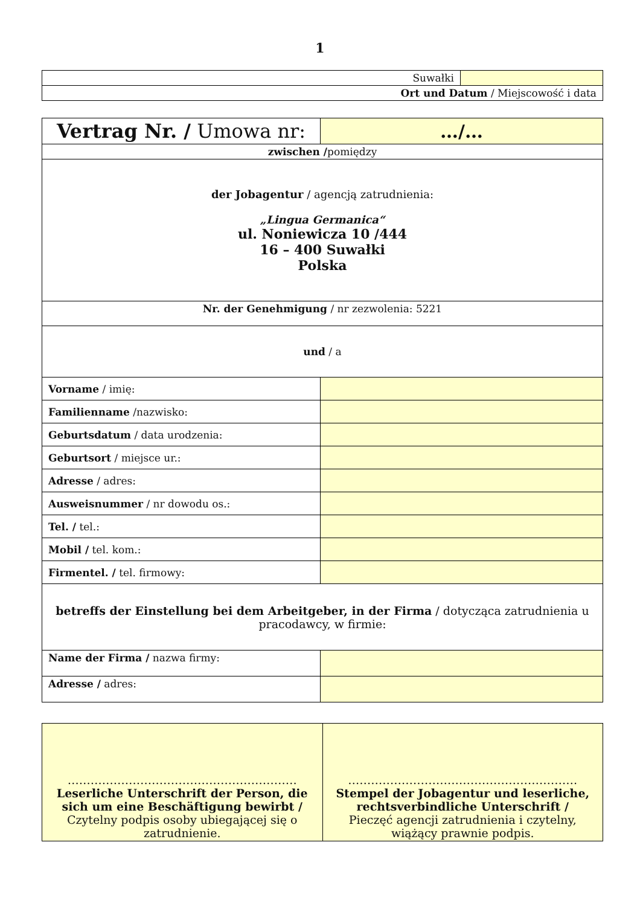1
| Suwałki | |
| Ort und Datum / Miejscowość i data | |
| Vertrag Nr. / Umowa nr: | …/… |
| zwischen / pomiędzy | |
| der Jobagentur / agencją zatrudnienia: „Lingua Germanica“ ul. Noniewicza 10 /444 16 – 400 Suwałki Polska | |
| Nr. der Genehmigung / nr zezwolenia: 5221 | |
| und / a | |
| Vorname / imię: | |
| Familienname /nazwisko: | |
| Geburtsdatum / data urodzenia: | |
| Geburtsort / miejsce ur.: | |
| Adresse / adres: | |
| Ausweisnummer / nr dowodu os.: | |
| Tel. / tel.: | |
| Mobil / tel. kom.: | |
| Firmentel. / tel. firmowy: | |
| betreffs der Einstellung bei dem Arbeitgeber, in der Firma / dotycząca zatrudnienia u pracodawcy, w firmie: | |
| Name der Firma / nazwa firmy: | |
| Adresse / adres: | |
| …………………………………………………… Leserliche Unterschrift der Person, die sich um eine Beschäftigung bewirbt / Czytelny podpis osoby ubiegającej się o zatrudnienie. | …………………………………………………… Stempel der Jobagentur und leserliche, rechtsverbindliche Unterschrift / Pieczęć agencji zatrudnienia i czytelny, wiążący prawnie podpis. |